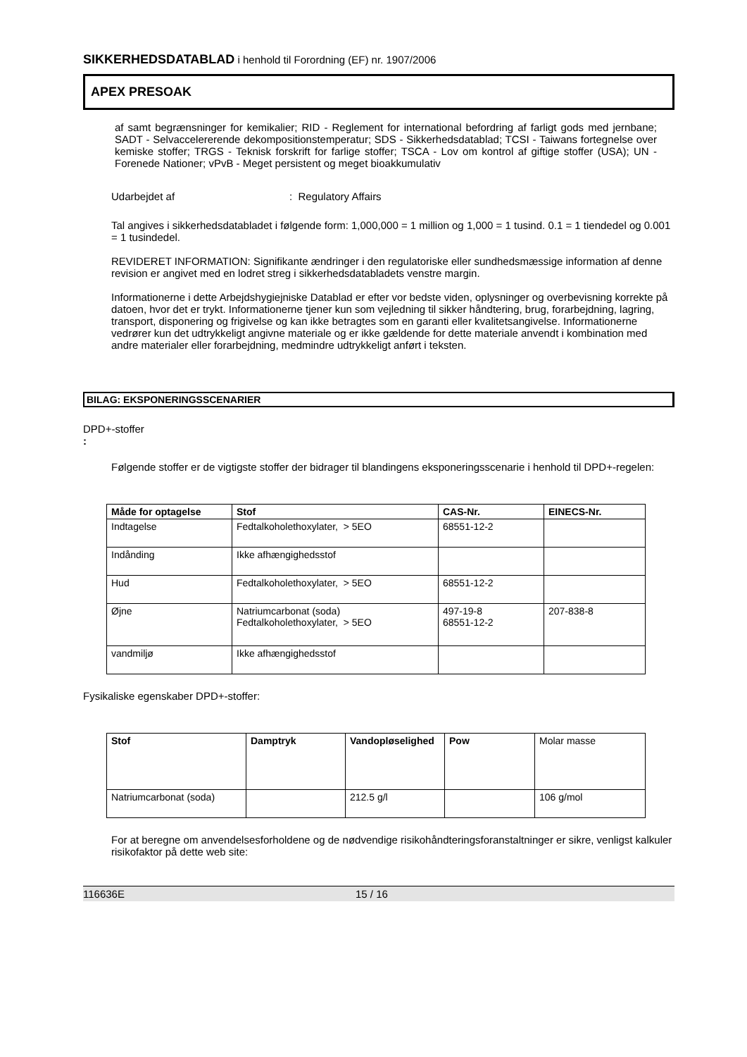SIKKERHEDSDATABLAD i henhold til Forordning (EF) nr. 1907/2006
APEX PRESOAK
af samt begrænsninger for kemikalier; RID - Reglement for international befordring af farligt gods med jernbane; SADT - Selvaccelererende dekompositionstemperatur; SDS - Sikkerhedsdatablad; TCSI - Taiwans fortegnelse over kemiske stoffer; TRGS - Teknisk forskrift for farlige stoffer; TSCA - Lov om kontrol af giftige stoffer (USA); UN - Forenede Nationer; vPvB - Meget persistent og meget bioakkumulativ
Udarbejdet af: Regulatory Affairs
Tal angives i sikkerhedsdatabladet i følgende form: 1,000,000 = 1 million og 1,000 = 1 tusind. 0.1 = 1 tiendedel og 0.001 = 1 tusindedel.
REVIDERET INFORMATION: Signifikante ændringer i den regulatoriske eller sundhedsmæssige information af denne revision er angivet med en lodret streg i sikkerhedsdatabladets venstre margin.
Informationerne i dette Arbejdshygiejniske Datablad er efter vor bedste viden, oplysninger og overbevisning korrekte på datoen, hvor det er trykt. Informationerne tjener kun som vejledning til sikker håndtering, brug, forarbejdning, lagring, transport, disponering og frigivelse og kan ikke betragtes som en garanti eller kvalitetsangivelse. Informationerne vedrører kun det udtrykkeligt angivne materiale og er ikke gældende for dette materiale anvendt i kombination med andre materialer eller forarbejdning, medmindre udtrykkeligt anført i teksten.
BILAG: EKSPONERINGSSCENARIER
DPD+-stoffer
:
Følgende stoffer er de vigtigste stoffer der bidrager til blandingens eksponeringsscenarie i henhold til DPD+-regelen:
| Måde for optagelse | Stof | CAS-Nr. | EINECS-Nr. |
| --- | --- | --- | --- |
| Indtagelse | Fedtalkoholethoxylater, > 5EO | 68551-12-2 | |
| Indånding | Ikke afhængighedsstof | | |
| Hud | Fedtalkoholethoxylater, > 5EO | 68551-12-2 | |
| Øjne | Natriumcarbonat (soda) Fedtalkoholethoxylater, > 5EO | 497-19-8 68551-12-2 | 207-838-8 |
| vandmiljø | Ikke afhængighedsstof | | |
Fysikaliske egenskaber DPD+-stoffer:
| Stof | Damptryk | Vandopløselighed | Pow | Molar masse |
| Natriumcarbonat (soda) | | 212.5 g/l | | 106 g/mol |
For at beregne om anvendelsesforholdene og de nødvendige risikohåndteringsforanstaltninger er sikre, venligst kalkuler risikofaktor på dette web site:
116636E 15 / 16